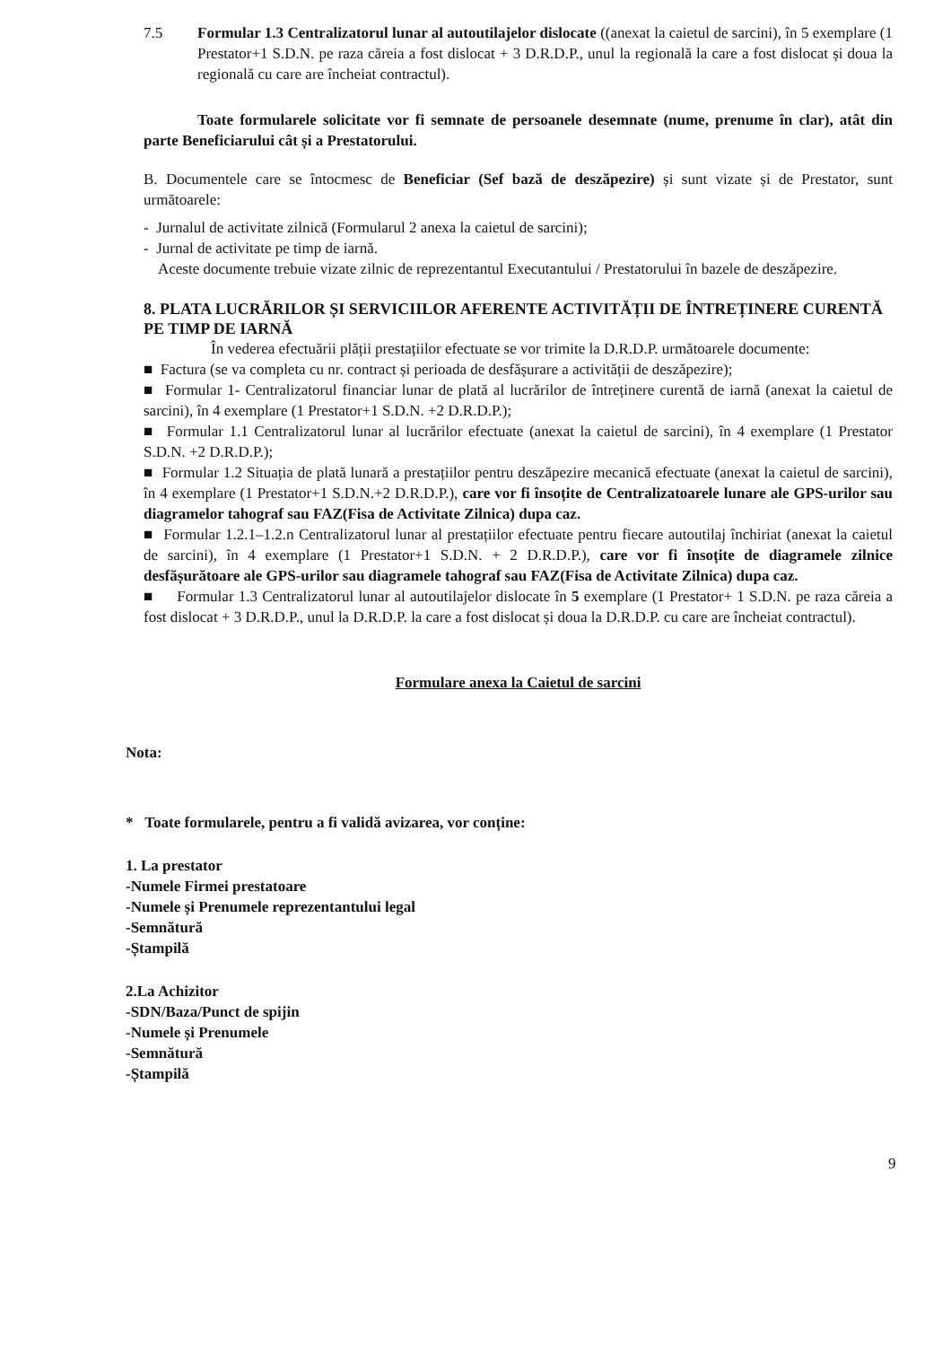7.5
Formular 1.3 Centralizatorul lunar al autoutilajelor dislocate ((anexat la caietul de sarcini), în 5 exemplare (1 Prestator+1 S.D.N. pe raza căreia a fost dislocat + 3 D.R.D.P., unul la regională la care a fost dislocat și doua la regională cu care are încheiat contractul).
Toate formularele solicitate vor fi semnate de persoanele desemnate (nume, prenume în clar), atât din parte Beneficiarului cât și a Prestatorului.
B. Documentele care se întocmesc de Beneficiar (Sef bază de deszăpezire) și sunt vizate și de Prestator, sunt următoarele:
- Jurnalul de activitate zilnică (Formularul 2 anexa la caietul de sarcini);
- Jurnal de activitate pe timp de iarnă.
Aceste documente trebuie vizate zilnic de reprezentantul Executantului / Prestatorului în bazele de deszăpezire.
8. PLATA LUCRĂRILOR ȘI SERVICIILOR AFERENTE ACTIVITĂȚII DE ÎNTREȚINERE CURENTĂ PE TIMP DE IARNĂ
În vederea efectuării plății prestațiilor efectuate se vor trimite la D.R.D.P. următoarele documente:
■ Factura (se va completa cu nr. contract și perioada de desfășurare a activității de deszăpezire);
■ Formular 1- Centralizatorul financiar lunar de plată al lucrărilor de întreținere curentă de iarnă (anexat la caietul de sarcini), în 4 exemplare (1 Prestator+1 S.D.N. +2 D.R.D.P.);
■ Formular 1.1 Centralizatorul lunar al lucrărilor efectuate (anexat la caietul de sarcini), în 4 exemplare (1 Prestator S.D.N. +2 D.R.D.P.);
■ Formular 1.2 Situația de plată lunară a prestațiilor pentru deszăpezire mecanică efectuate (anexat la caietul de sarcini), în 4 exemplare (1 Prestator+1 S.D.N.+2 D.R.D.P.), care vor fi însoțite de Centralizatoarele lunare ale GPS-urilor sau diagramelor tahograf sau FAZ(Fisa de Activitate Zilnica) dupa caz.
■ Formular 1.2.1–1.2.n Centralizatorul lunar al prestațiilor efectuate pentru fiecare autoutilaj închiriat (anexat la caietul de sarcini), în 4 exemplare (1 Prestator+1 S.D.N. + 2 D.R.D.P.), care vor fi însoțite de diagramele zilnice desfășurătoare ale GPS-urilor sau diagramele tahograf sau FAZ(Fisa de Activitate Zilnica) dupa caz.
■ Formular 1.3 Centralizatorul lunar al autoutilajelor dislocate în 5 exemplare (1 Prestator+ 1 S.D.N. pe raza căreia a fost dislocat + 3 D.R.D.P., unul la D.R.D.P. la care a fost dislocat și doua la D.R.D.P. cu care are încheiat contractul).
Formulare anexa la Caietul de sarcini
Nota:
* Toate formularele, pentru a fi validă avizarea, vor conține:
1. La prestator
-Numele Firmei prestatoare
-Numele și Prenumele reprezentantului legal
-Semnătură
-Ștampilă
2.La Achizitor
-SDN/Baza/Punct de spijin
-Numele și Prenumele
-Semnătură
-Ștampilă
9